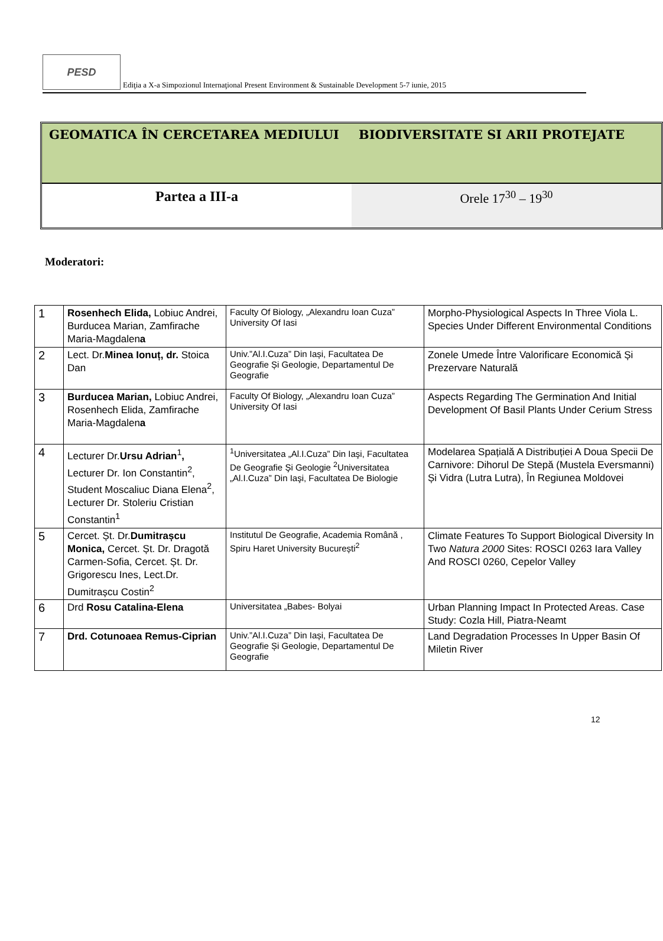PESD
Ediţia a X-a Simpozionul Internaţional Present Environment & Sustainable Development 5-7 iunie, 2015
GEOMATICA ÎN CERCETAREA MEDIULUI
BIODIVERSITATE SI ARII PROTEJATE
Partea a III-a Orele 17<sup>30</sup> – 19<sup>30</sup>
Moderatori:
| 1 | Rosenhech Elida, Lobiuc Andrei, Burducea Marian, Zamfirache Maria-Magdalen a | Faculty Of Biology, „Alexandru Ioan Cuza” University Of Iasi | Morpho-Physiological Aspects In Three Viola L. Species Under Different Environmental Conditions |
| 2 | Lect. Dr. Minea Ionuț, dr. Stoica Dan | Univ.”Al.I.Cuza” Din Iași, Facultatea De Geografie Și Geologie, Departamentul De Geografie | Zonele Umede Între Valorificare Economică Și Prezervare Naturală |
| 3 | Burducea Marian, Lobiuc Andrei, Rosenhech Elida, Zamfirache Maria-Magdalen a | Faculty Of Biology, „Alexandru Ioan Cuza” University Of Iasi | Aspects Regarding The Germination And Initial Development Of Basil Plants Under Cerium Stress |
| 4 | Lecturer Dr. Ursu Adrian<sup>1</sup> , Lecturer Dr. Ion Constantin<sup>2</sup>, Student Moscaliuc Diana Elena<sup>2</sup>, Lecturer Dr. Stoleriu Cristian Constantin<sup>1</sup> | <sup>1</sup> Universitatea „Al.I.Cuza” Din Iaşi, Facultatea De Geografie Şi Geologie <sup>2</sup>Universitatea „Al.I.Cuza” Din Iaşi, Facultatea De Biologie | Modelarea Spațială A Distribuției A Doua Specii De Carnivore: Dihorul De Stepă (Mustela Eversmanni) Și Vidra (Lutra Lutra), În Regiunea Moldovei |
| 5 | Cercet. Șt. Dr. Dumitrașcu Monica, Cercet. Șt. Dr. Dragotă Carmen-Sofia, Cercet. Șt. Dr. Grigorescu Ines, Lect.Dr. Dumitrașcu Costin<sup>2</sup> | Institutul De Geografie, Academia Română , Spiru Haret University București<sup>2</sup> | Climate Features To Support Biological Diversity In Two Natura 2000 Sites: ROSCI 0263 Iara Valley And ROSCI 0260, Cepelor Valley |
| 6 | Drd Rosu Catalina-Elena | Universitatea „Babes- Bolyai | Urban Planning Impact In Protected Areas. Case Study: Cozla Hill, Piatra-Neamt |
| 7 | Drd. Cotunoaea Remus-Ciprian | Univ.”Al.I.Cuza” Din Iași, Facultatea De Geografie Și Geologie, Departamentul De Geografie | Land Degradation Processes In Upper Basin Of Miletin River |
12